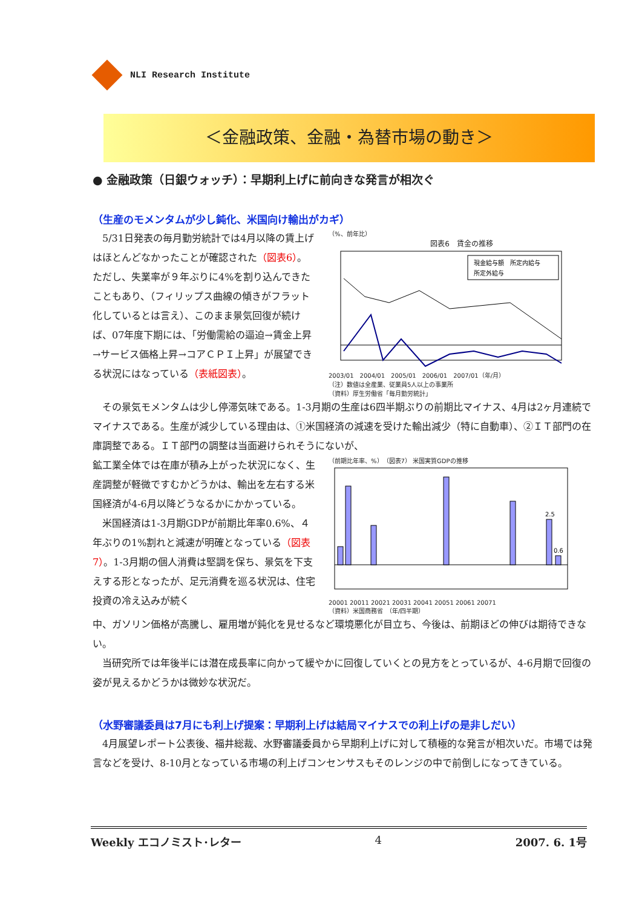NLI Research Institute
＜金融政策、金融・為替市場の動き＞
● 金融政策（日銀ウォッチ）：早期利上げに前向きな発言が相次ぐ
（生産のモメンタムが少し鈍化、米国向け輸出がカギ）
5/31日発表の毎月勤労統計では4月以降の賃上げはほとんどなかったことが確認された（図表6）。ただし、失業率が９年ぶりに4%を割り込んできたこともあり、（フィリップス曲線の傾きがフラット化しているとは言え）、このまま景気回復が続けば、07年度下期には、「労働需給の逼迫→賃金上昇→サービス価格上昇→コアＣＰＩ上昇」が展望できる状況にはなっている（表紙図表）。
（%、前年比）
図表6　賃金の推移
現金給与額　所定内給与
所定外給与
2003/01　2004/01　2005/01　2006/01　2007/01（年/月）
（注）数値は全産業、従業員5人以上の事業所
（資料）厚生労働省「毎月勤労統計」
その景気モメンタムは少し停滞気味である。1-3月期の生産は6四半期ぶりの前期比マイナス、4月は2ヶ月連続でマイナスである。生産が減少している理由は、①米国経済の減速を受けた輸出減少（特に自動車）、②ＩＴ部門の在庫調整である。ＩＴ部門の調整は当面避けられそうにないが、
鉱工業全体では在庫が積み上がった状況になく、生産調整が軽微ですむかどうかは、輸出を左右する米国経済が4-6月以降どうなるかにかかっている。
米国経済は1-3月期GDPが前期比年率0.6%、４年ぶりの1%割れと減速が明確となっている（図表7）。1-3月期の個人消費は堅調を保ち、景気を下支えする形となったが、足元消費を巡る状況は、住宅投資の冷え込みが続く
（前期比年率、%）　（図表7） 米国実質GDPの推移
2.5
0.6
20001 20011 20021 20031 20041 20051 20061 20071
（資料）米国商務省　（年/四半期）
中、ガソリン価格が高騰し、雇用増が鈍化を見せるなど環境悪化が目立ち、今後は、前期ほどの伸びは期待できない。
当研究所では年後半には潜在成長率に向かって緩やかに回復していくとの見方をとっているが、4-6月期で回復の姿が見えるかどうかは微妙な状況だ。
（水野審議委員は7月にも利上げ提案：早期利上げは結局マイナスでの利上げの是非しだい）
4月展望レポート公表後、福井総裁、水野審議委員から早期利上げに対して積極的な発言が相次いだ。市場では発言などを受け、8-10月となっている市場の利上げコンセンサスもそのレンジの中で前倒しになってきている。
Weekly エコノミスト･レター 4 2007. 6. 1号